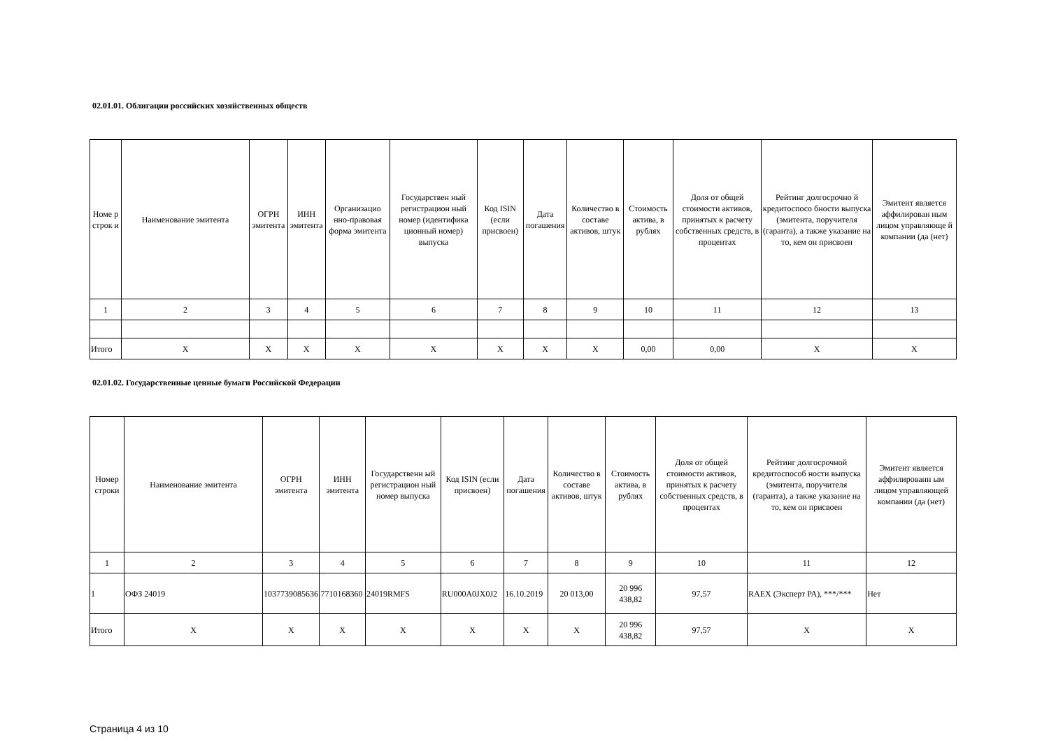02.01.01. Облигации российских хозяйственных обществ
| Номе р строк и | Наименование эмитента | ОГРН эмитента | ИНН эмитента | Организацио нно-правовая форма эмитента | Государствен ный регистрацион ный номер (идентифика ционный номер) выпуска | Код ISIN (если присвоен) | Дата погашения | Количество в составе активов, штук | Стоимость актива, в рублях | Доля от общей стоимости активов, принятых к расчету собственных средств, в процентах | Рейтинг долгосрочно й кредитоспосо бности выпуска (эмитента, поручителя (гаранта), а также указание на то, кем он присвоен | Эмитент является аффилирован ным лицом управляюще й компании (да (нет) |
| --- | --- | --- | --- | --- | --- | --- | --- | --- | --- | --- | --- | --- |
| 1 | 2 | 3 | 4 | 5 | 6 | 7 | 8 | 9 | 10 | 11 | 12 | 13 |
| Итого | X | X | X | X | X | X | X | X | 0,00 | 0,00 | X | X |
02.01.02. Государственные ценные бумаги Российской Федерации
| Номер строки | Наименование эмитента | ОГРН эмитента | ИНН эмитента | Государственн ый регистрацион ный номер выпуска | Код ISIN (если присвоен) | Дата погашения | Количество в составе активов, штук | Стоимость актива, в рублях | Доля от общей стоимости активов, принятых к расчету собственных средств, в процентах | Рейтинг долгосрочной кредитоспособ ности выпуска (эмитента, поручителя (гаранта), а также указание на то, кем он присвоен | Эмитент является аффилированн ым лицом управляющей компании (да (нет) |
| --- | --- | --- | --- | --- | --- | --- | --- | --- | --- | --- | --- |
| 1 | 2 | 3 | 4 | 5 | 6 | 7 | 8 | 9 | 10 | 11 | 12 |
| 1 | ОФЗ 24019 | 1037739085636 | 7710168360 | 24019RMFS | RU000A0JX0J2 | 16.10.2019 | 20 013,00 | 20 996 438,82 | 97,57 | RAEX (Эксперт РА), ***/*** | Нет |
| Итого | X | X | X | X | X | X | X | 20 996 438,82 | 97,57 | X | X |
Страница 4 из 10